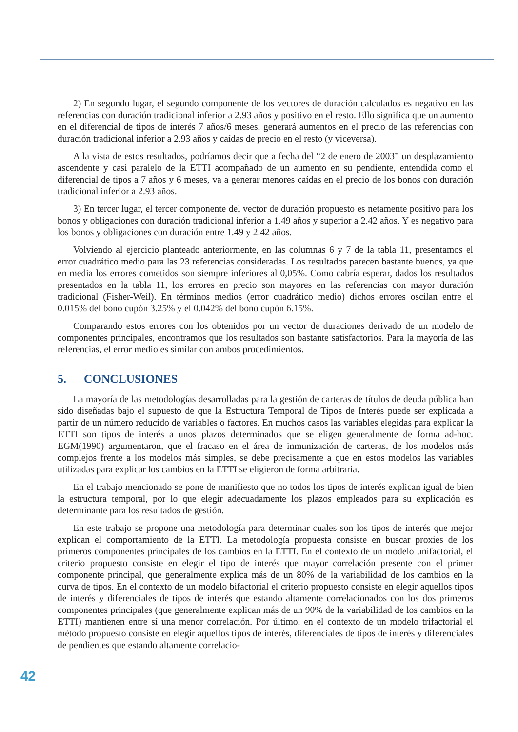2) En segundo lugar, el segundo componente de los vectores de duración calculados es negativo en las referencias con duración tradicional inferior a 2.93 años y positivo en el resto. Ello significa que un aumento en el diferencial de tipos de interés 7 años/6 meses, generará aumentos en el precio de las referencias con duración tradicional inferior a 2.93 años y caídas de precio en el resto (y viceversa).
A la vista de estos resultados, podríamos decir que a fecha del “2 de enero de 2003” un desplazamiento ascendente y casi paralelo de la ETTI acompañado de un aumento en su pendiente, entendida como el diferencial de tipos a 7 años y 6 meses, va a generar menores caídas en el precio de los bonos con duración tradicional inferior a 2.93 años.
3) En tercer lugar, el tercer componente del vector de duración propuesto es netamente positivo para los bonos y obligaciones con duración tradicional inferior a 1.49 años y superior a 2.42 años. Y es negativo para los bonos y obligaciones con duración entre 1.49 y 2.42 años.
Volviendo al ejercicio planteado anteriormente, en las columnas 6 y 7 de la tabla 11, presentamos el error cuadrático medio para las 23 referencias consideradas. Los resultados parecen bastante buenos, ya que en media los errores cometidos son siempre inferiores al 0,05%. Como cabría esperar, dados los resultados presentados en la tabla 11, los errores en precio son mayores en las referencias con mayor duración tradicional (Fisher-Weil). En términos medios (error cuadrático medio) dichos errores oscilan entre el 0.015% del bono cupón 3.25% y el 0.042% del bono cupón 6.15%.
Comparando estos errores con los obtenidos por un vector de duraciones derivado de un modelo de componentes principales, encontramos que los resultados son bastante satisfactorios. Para la mayoría de las referencias, el error medio es similar con ambos procedimientos.
5. CONCLUSIONES
La mayoría de las metodologías desarrolladas para la gestión de carteras de títulos de deuda pública han sido diseñadas bajo el supuesto de que la Estructura Temporal de Tipos de Interés puede ser explicada a partir de un número reducido de variables o factores. En muchos casos las variables elegidas para explicar la ETTI son tipos de interés a unos plazos determinados que se eligen generalmente de forma ad-hoc. EGM(1990) argumentaron, que el fracaso en el área de inmunización de carteras, de los modelos más complejos frente a los modelos más simples, se debe precisamente a que en estos modelos las variables utilizadas para explicar los cambios en la ETTI se eligieron de forma arbitraria.
En el trabajo mencionado se pone de manifiesto que no todos los tipos de interés explican igual de bien la estructura temporal, por lo que elegir adecuadamente los plazos empleados para su explicación es determinante para los resultados de gestión.
En este trabajo se propone una metodología para determinar cuales son los tipos de interés que mejor explican el comportamiento de la ETTI. La metodología propuesta consiste en buscar proxies de los primeros componentes principales de los cambios en la ETTI. En el contexto de un modelo unifactorial, el criterio propuesto consiste en elegir el tipo de interés que mayor correlación presente con el primer componente principal, que generalmente explica más de un 80% de la variabilidad de los cambios en la curva de tipos. En el contexto de un modelo bifactorial el criterio propuesto consiste en elegir aquellos tipos de interés y diferenciales de tipos de interés que estando altamente correlacionados con los dos primeros componentes principales (que generalmente explican más de un 90% de la variabilidad de los cambios en la ETTI) mantienen entre sí una menor correlación. Por último, en el contexto de un modelo trifactorial el método propuesto consiste en elegir aquellos tipos de interés, diferenciales de tipos de interés y diferenciales de pendientes que estando altamente correlacio-
42